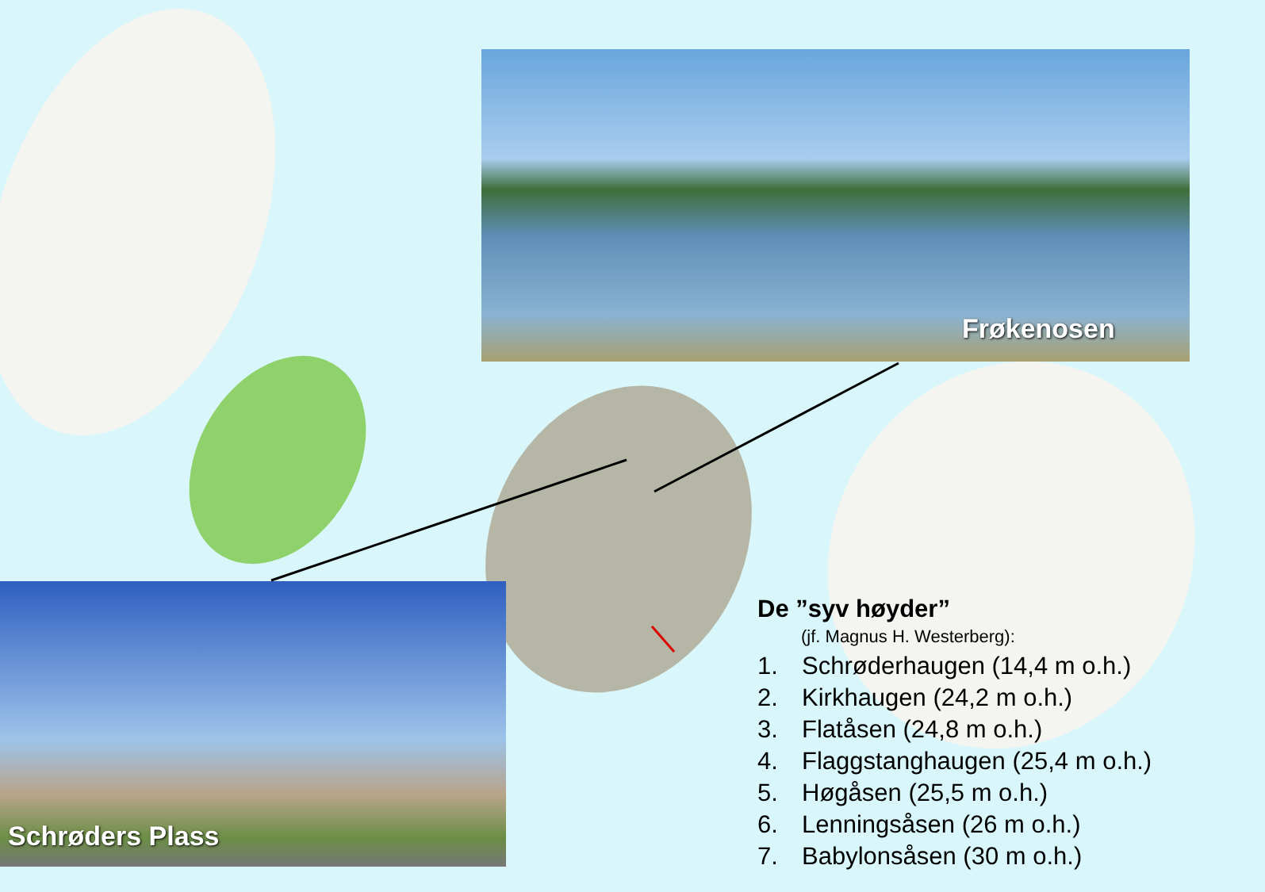Frøkenosen
Schrøders Plass
De ”syv høyder”
(jf. Magnus H. Westerberg):
1. Schrøderhaugen (14,4 m o.h.)
2. Kirkhaugen (24,2 m o.h.)
3. Flatåsen (24,8 m o.h.)
4. Flaggstanghaugen (25,4 m o.h.)
5. Høgåsen (25,5 m o.h.)
6. Lenningsåsen (26 m o.h.)
7. Babylonsåsen (30 m o.h.)